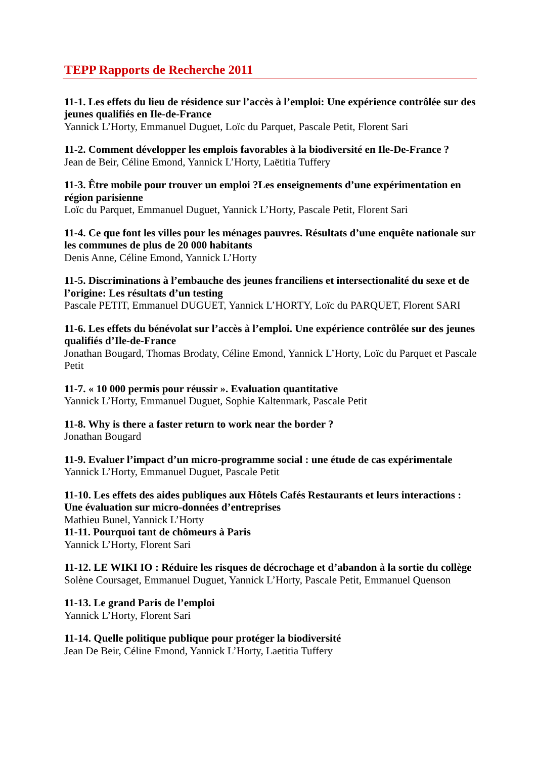TEPP Rapports de Recherche 2011
11-1. Les effets du lieu de résidence sur l’accès à l’emploi: Une expérience contrôlée sur des jeunes qualifiés en Ile-de-France
Yannick L’Horty, Emmanuel Duguet, Loïc du Parquet, Pascale Petit, Florent Sari
11-2. Comment développer les emplois favorables à la biodiversité en Ile-De-France ?
Jean de Beir, Céline Emond, Yannick L’Horty, Laëtitia Tuffery
11-3. Être mobile pour trouver un emploi ?Les enseignements d’une expérimentation en région parisienne
Loïc du Parquet, Emmanuel Duguet, Yannick L’Horty, Pascale Petit, Florent Sari
11-4. Ce que font les villes pour les ménages pauvres. Résultats d’une enquête nationale sur les communes de plus de 20 000 habitants
Denis Anne, Céline Emond, Yannick L’Horty
11-5. Discriminations à l’embauche des jeunes franciliens et intersectionalité du sexe et de l’origine: Les résultats d’un testing
Pascale PETIT, Emmanuel DUGUET, Yannick L’HORTY, Loïc du PARQUET, Florent SARI
11-6. Les effets du bénévolat sur l’accès à l’emploi. Une expérience contrôlée sur des jeunes qualifiés d’Ile-de-France
Jonathan Bougard, Thomas Brodaty, Céline Emond, Yannick L’Horty, Loïc du Parquet et Pascale Petit
11-7. « 10 000 permis pour réussir ». Evaluation quantitative
Yannick L’Horty, Emmanuel Duguet, Sophie Kaltenmark, Pascale Petit
11-8. Why is there a faster return to work near the border ?
Jonathan Bougard
11-9. Evaluer l’impact d’un micro-programme social : une étude de cas expérimentale
Yannick L’Horty, Emmanuel Duguet, Pascale Petit
11-10. Les effets des aides publiques aux Hôtels Cafés Restaurants et leurs interactions : Une évaluation sur micro-données d’entreprises
Mathieu Bunel, Yannick L’Horty
11-11. Pourquoi tant de chômeurs à Paris
Yannick L’Horty, Florent Sari
11-12. LE WIKI IO : Réduire les risques de décrochage et d’abandon à la sortie du collège
Solène Coursaget, Emmanuel Duguet, Yannick L’Horty, Pascale Petit, Emmanuel Quenson
11-13. Le grand Paris de l’emploi
Yannick L’Horty, Florent Sari
11-14. Quelle politique publique pour protéger la biodiversité
Jean De Beir, Céline Emond, Yannick L’Horty, Laetitia Tuffery